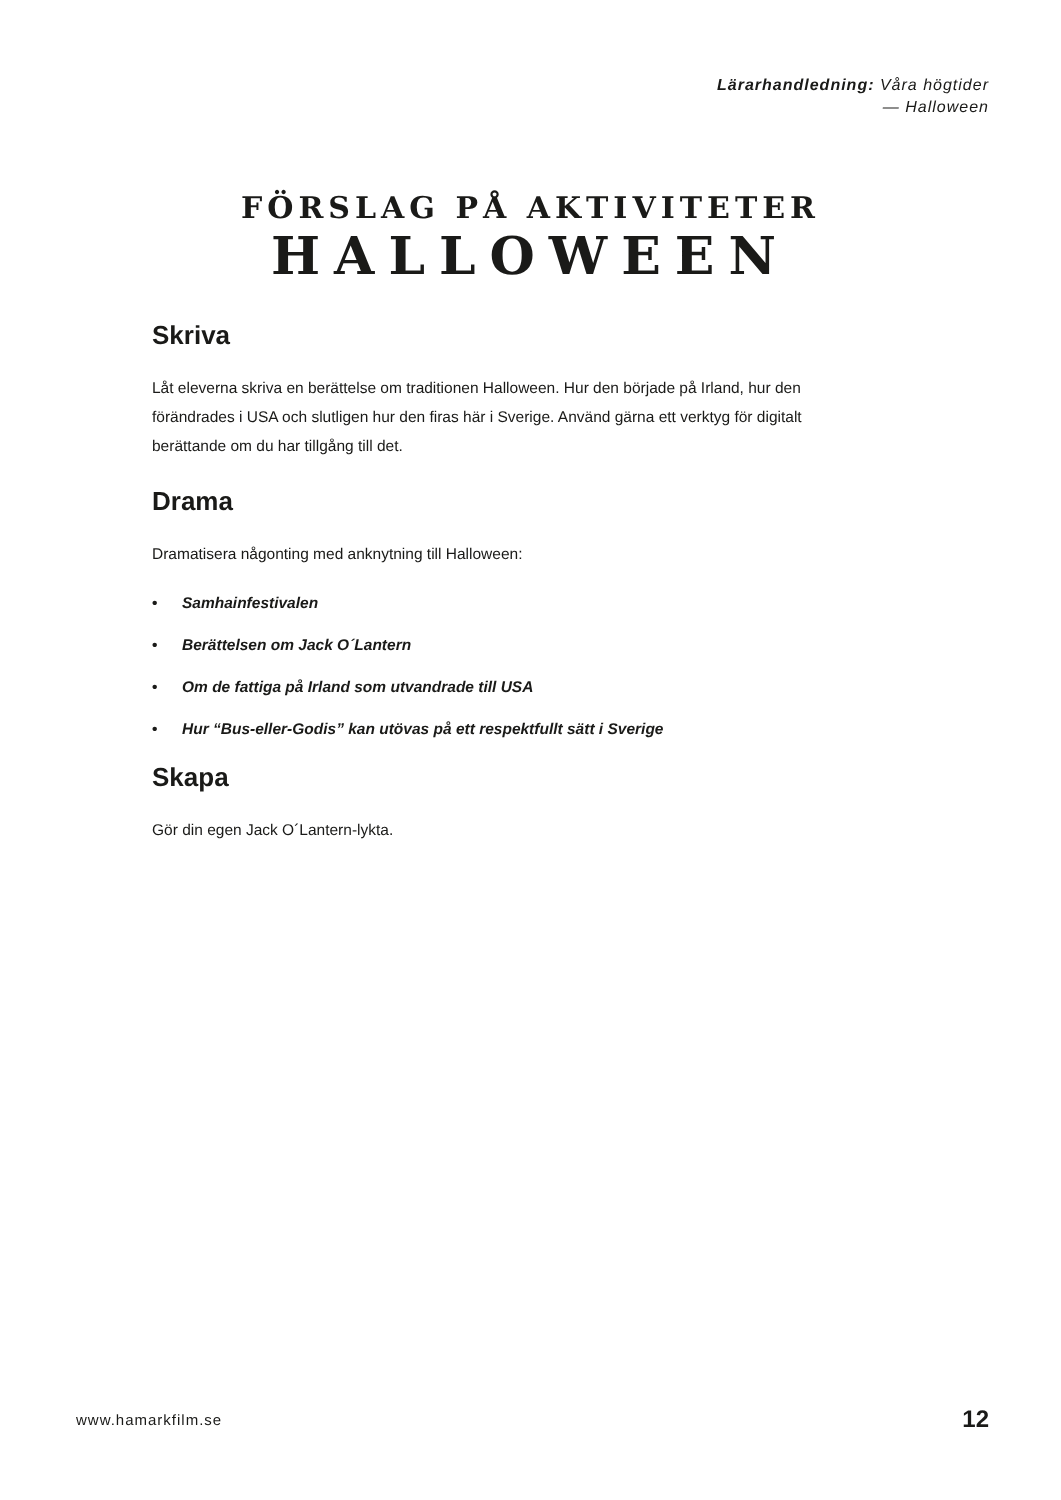Lärarhandledning: Våra högtider
— Halloween
FÖRSLAG PÅ AKTIVITETER
HALLOWEEN
Skriva
Låt eleverna skriva en berättelse om traditionen Halloween. Hur den började på Irland, hur den förändrades i USA och slutligen hur den firas här i Sverige. Använd gärna ett verktyg för digitalt berättande om du har tillgång till det.
Drama
Dramatisera någonting med anknytning till Halloween:
• Samhainfestivalen
• Berättelsen om Jack O´Lantern
• Om de fattiga på Irland som utvandrade till USA
• Hur “Bus-eller-Godis” kan utövas på ett respektfullt sätt i Sverige
Skapa
Gör din egen Jack O´Lantern-lykta.
www.hamarkfilm.se 12